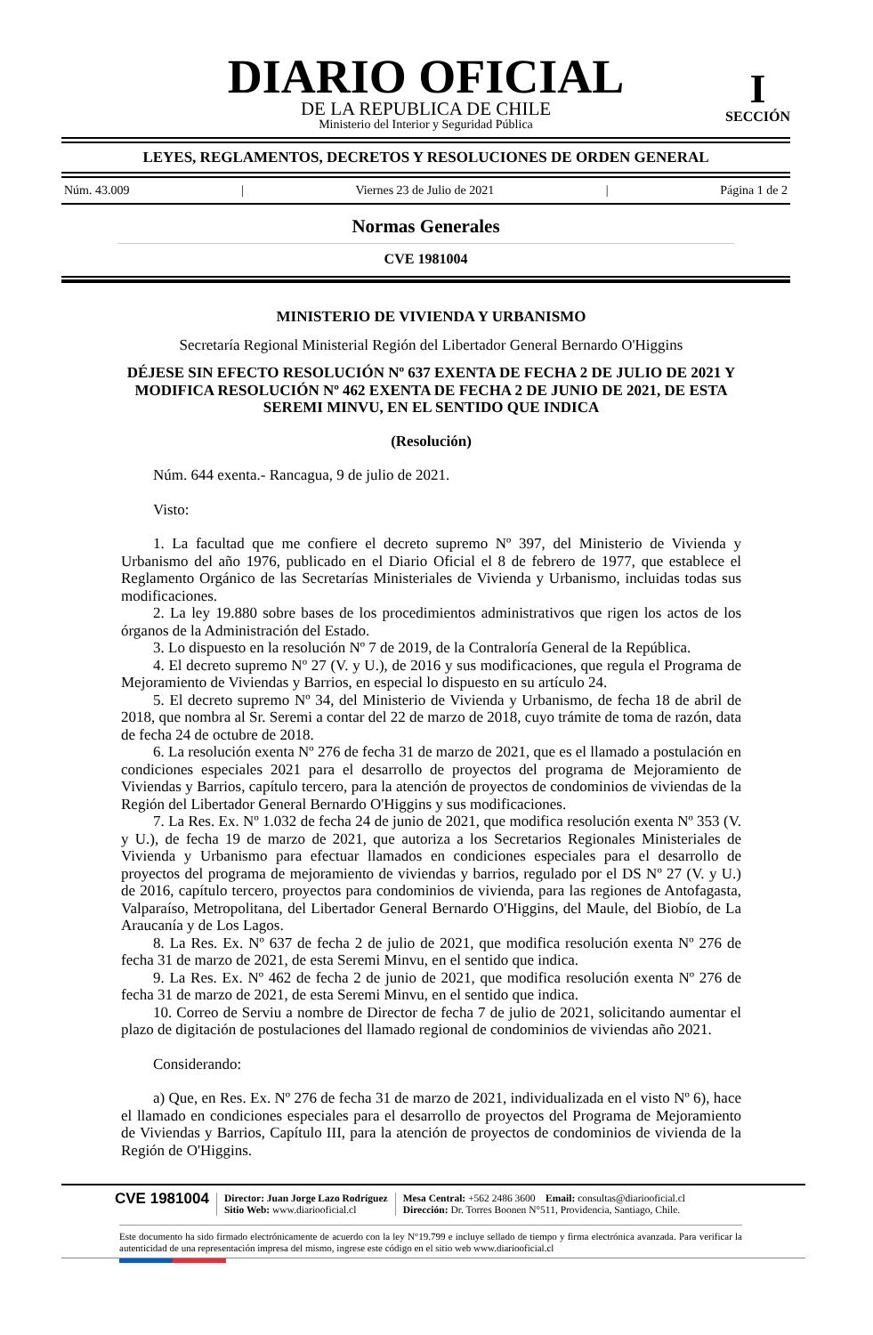DIARIO OFICIAL
DE LA REPUBLICA DE CHILE
Ministerio del Interior y Seguridad Pública
I
SECCIÓN
LEYES, REGLAMENTOS, DECRETOS Y RESOLUCIONES DE ORDEN GENERAL
Núm. 43.009 | Viernes 23 de Julio de 2021 | Página 1 de 2
Normas Generales
CVE 1981004
MINISTERIO DE VIVIENDA Y URBANISMO
Secretaría Regional Ministerial Región del Libertador General Bernardo O'Higgins
DÉJESE SIN EFECTO RESOLUCIÓN Nº 637 EXENTA DE FECHA 2 DE JULIO DE 2021 Y MODIFICA RESOLUCIÓN Nº 462 EXENTA DE FECHA 2 DE JUNIO DE 2021, DE ESTA SEREMI MINVU, EN EL SENTIDO QUE INDICA
(Resolución)
Núm. 644 exenta.- Rancagua, 9 de julio de 2021.
Visto:
1. La facultad que me confiere el decreto supremo Nº 397, del Ministerio de Vivienda y Urbanismo del año 1976, publicado en el Diario Oficial el 8 de febrero de 1977, que establece el Reglamento Orgánico de las Secretarías Ministeriales de Vivienda y Urbanismo, incluidas todas sus modificaciones.
2. La ley 19.880 sobre bases de los procedimientos administrativos que rigen los actos de los órganos de la Administración del Estado.
3. Lo dispuesto en la resolución Nº 7 de 2019, de la Contraloría General de la República.
4. El decreto supremo Nº 27 (V. y U.), de 2016 y sus modificaciones, que regula el Programa de Mejoramiento de Viviendas y Barrios, en especial lo dispuesto en su artículo 24.
5. El decreto supremo Nº 34, del Ministerio de Vivienda y Urbanismo, de fecha 18 de abril de 2018, que nombra al Sr. Seremi a contar del 22 de marzo de 2018, cuyo trámite de toma de razón, data de fecha 24 de octubre de 2018.
6. La resolución exenta Nº 276 de fecha 31 de marzo de 2021, que es el llamado a postulación en condiciones especiales 2021 para el desarrollo de proyectos del programa de Mejoramiento de Viviendas y Barrios, capítulo tercero, para la atención de proyectos de condominios de viviendas de la Región del Libertador General Bernardo O'Higgins y sus modificaciones.
7. La Res. Ex. Nº 1.032 de fecha 24 de junio de 2021, que modifica resolución exenta Nº 353 (V. y U.), de fecha 19 de marzo de 2021, que autoriza a los Secretarios Regionales Ministeriales de Vivienda y Urbanismo para efectuar llamados en condiciones especiales para el desarrollo de proyectos del programa de mejoramiento de viviendas y barrios, regulado por el DS Nº 27 (V. y U.) de 2016, capítulo tercero, proyectos para condominios de vivienda, para las regiones de Antofagasta, Valparaíso, Metropolitana, del Libertador General Bernardo O'Higgins, del Maule, del Biobío, de La Araucanía y de Los Lagos.
8. La Res. Ex. Nº 637 de fecha 2 de julio de 2021, que modifica resolución exenta Nº 276 de fecha 31 de marzo de 2021, de esta Seremi Minvu, en el sentido que indica.
9. La Res. Ex. Nº 462 de fecha 2 de junio de 2021, que modifica resolución exenta Nº 276 de fecha 31 de marzo de 2021, de esta Seremi Minvu, en el sentido que indica.
10. Correo de Serviu a nombre de Director de fecha 7 de julio de 2021, solicitando aumentar el plazo de digitación de postulaciones del llamado regional de condominios de viviendas año 2021.
Considerando:
a) Que, en Res. Ex. Nº 276 de fecha 31 de marzo de 2021, individualizada en el visto Nº 6), hace el llamado en condiciones especiales para el desarrollo de proyectos del Programa de Mejoramiento de Viviendas y Barrios, Capítulo III, para la atención de proyectos de condominios de vivienda de la Región de O'Higgins.
CVE 1981004
Director: Juan Jorge Lazo Rodríguez
Sitio Web: www.diariooficial.cl
Mesa Central: +562 2486 3600 Email: consultas@diariooficial.cl
Dirección: Dr. Torres Boonen N°511, Providencia, Santiago, Chile.
Este documento ha sido firmado electrónicamente de acuerdo con la ley N°19.799 e incluye sellado de tiempo y firma electrónica avanzada. Para verificar la autenticidad de una representación impresa del mismo, ingrese este código en el sitio web www.diariooficial.cl